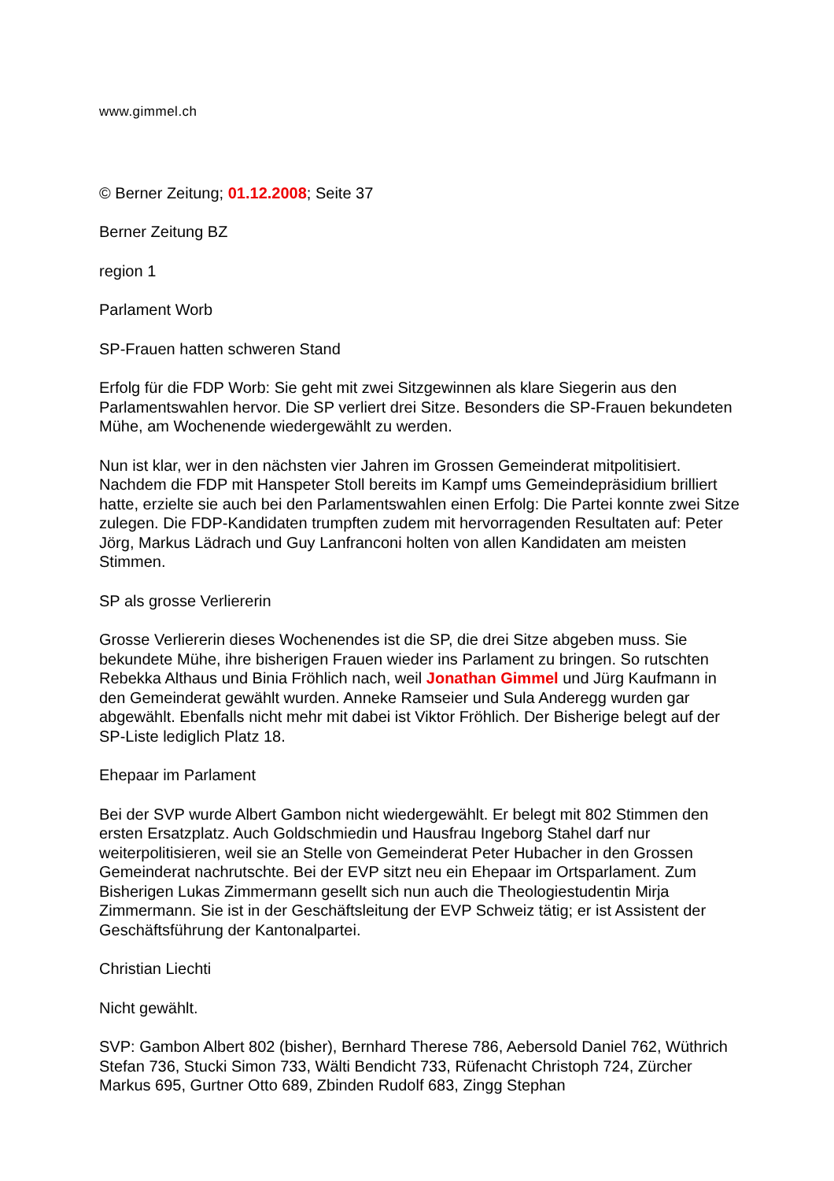www.gimmel.ch
© Berner Zeitung; 01.12.2008; Seite 37
Berner Zeitung BZ
region 1
Parlament Worb
SP-Frauen hatten schweren Stand
Erfolg für die FDP Worb: Sie geht mit zwei Sitzgewinnen als klare Siegerin aus den Parlamentswahlen hervor. Die SP verliert drei Sitze. Besonders die SP-Frauen bekundeten Mühe, am Wochenende wiedergewählt zu werden.
Nun ist klar, wer in den nächsten vier Jahren im Grossen Gemeinderat mitpolitisiert. Nachdem die FDP mit Hanspeter Stoll bereits im Kampf ums Gemeindepräsidium brilliert hatte, erzielte sie auch bei den Parlamentswahlen einen Erfolg: Die Partei konnte zwei Sitze zulegen. Die FDP-Kandidaten trumpften zudem mit hervorragenden Resultaten auf: Peter Jörg, Markus Lädrach und Guy Lanfranconi holten von allen Kandidaten am meisten Stimmen.
SP als grosse Verliererin
Grosse Verliererin dieses Wochenendes ist die SP, die drei Sitze abgeben muss. Sie bekundete Mühe, ihre bisherigen Frauen wieder ins Parlament zu bringen. So rutschten Rebekka Althaus und Binia Fröhlich nach, weil Jonathan Gimmel und Jürg Kaufmann in den Gemeinderat gewählt wurden. Anneke Ramseier und Sula Anderegg wurden gar abgewählt. Ebenfalls nicht mehr mit dabei ist Viktor Fröhlich. Der Bisherige belegt auf der SP-Liste lediglich Platz 18.
Ehepaar im Parlament
Bei der SVP wurde Albert Gambon nicht wiedergewählt. Er belegt mit 802 Stimmen den ersten Ersatzplatz. Auch Goldschmiedin und Hausfrau Ingeborg Stahel darf nur weiterpolitisieren, weil sie an Stelle von Gemeinderat Peter Hubacher in den Grossen Gemeinderat nachrutschte. Bei der EVP sitzt neu ein Ehepaar im Ortsparlament. Zum Bisherigen Lukas Zimmermann gesellt sich nun auch die Theologiestudentin Mirja Zimmermann. Sie ist in der Geschäftsleitung der EVP Schweiz tätig; er ist Assistent der Geschäftsführung der Kantonalpartei.
Christian Liechti
Nicht gewählt.
SVP: Gambon Albert 802 (bisher), Bernhard Therese 786, Aebersold Daniel 762, Wüthrich Stefan 736, Stucki Simon 733, Wälti Bendicht 733, Rüfenacht Christoph 724, Zürcher Markus 695, Gurtner Otto 689, Zbinden Rudolf 683, Zingg Stephan